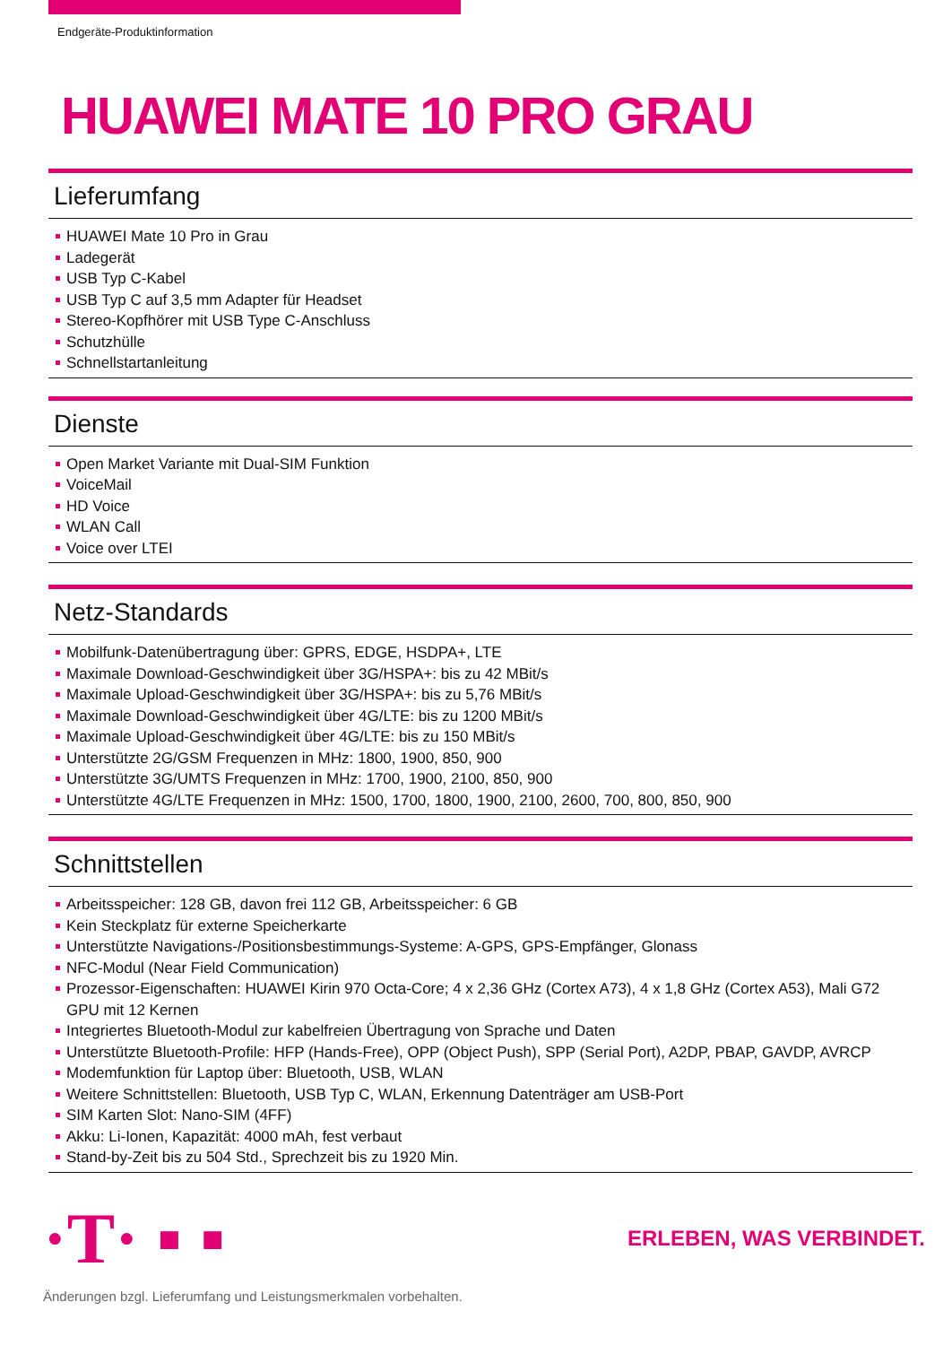Endgeräte-Produktinformation
HUAWEI MATE 10 PRO GRAU
Lieferumfang
HUAWEI Mate 10 Pro in Grau
Ladegerät
USB Typ C-Kabel
USB Typ C auf 3,5 mm Adapter für Headset
Stereo-Kopfhörer mit USB Type C-Anschluss
Schutzhülle
Schnellstartanleitung
Dienste
Open Market Variante mit Dual-SIM Funktion
VoiceMail
HD Voice
WLAN Call
Voice over LTEI
Netz-Standards
Mobilfunk-Datenübertragung über: GPRS, EDGE, HSDPA+, LTE
Maximale Download-Geschwindigkeit über 3G/HSPA+: bis zu 42 MBit/s
Maximale Upload-Geschwindigkeit über 3G/HSPA+: bis zu 5,76 MBit/s
Maximale Download-Geschwindigkeit über 4G/LTE: bis zu 1200 MBit/s
Maximale Upload-Geschwindigkeit über 4G/LTE: bis zu 150 MBit/s
Unterstützte 2G/GSM Frequenzen in MHz: 1800, 1900, 850, 900
Unterstützte 3G/UMTS Frequenzen in MHz: 1700, 1900, 2100, 850, 900
Unterstützte 4G/LTE Frequenzen in MHz: 1500, 1700, 1800, 1900, 2100, 2600, 700, 800, 850, 900
Schnittstellen
Arbeitsspeicher: 128 GB, davon frei 112 GB, Arbeitsspeicher: 6 GB
Kein Steckplatz für externe Speicherkarte
Unterstützte Navigations-/Positionsbestimmungs-Systeme: A-GPS, GPS-Empfänger, Glonass
NFC-Modul (Near Field Communication)
Prozessor-Eigenschaften: HUAWEI Kirin 970 Octa-Core; 4 x 2,36 GHz (Cortex A73), 4 x 1,8 GHz (Cortex A53), Mali G72 GPU mit 12 Kernen
Integriertes Bluetooth-Modul zur kabelfreien Übertragung von Sprache und Daten
Unterstützte Bluetooth-Profile: HFP (Hands-Free), OPP (Object Push), SPP (Serial Port), A2DP, PBAP, GAVDP, AVRCP
Modemfunktion für Laptop über: Bluetooth, USB, WLAN
Weitere Schnittstellen: Bluetooth, USB Typ C, WLAN, Erkennung Datenträger am USB-Port
SIM Karten Slot: Nano-SIM (4FF)
Akku: Li-Ionen, Kapazität: 4000 mAh, fest verbaut
Stand-by-Zeit bis zu 504 Std., Sprechzeit bis zu 1920 Min.
·T· ▪ ▪
ERLEBEN, WAS VERBINDET.
Änderungen bzgl. Lieferumfang und Leistungsmerkmalen vorbehalten.